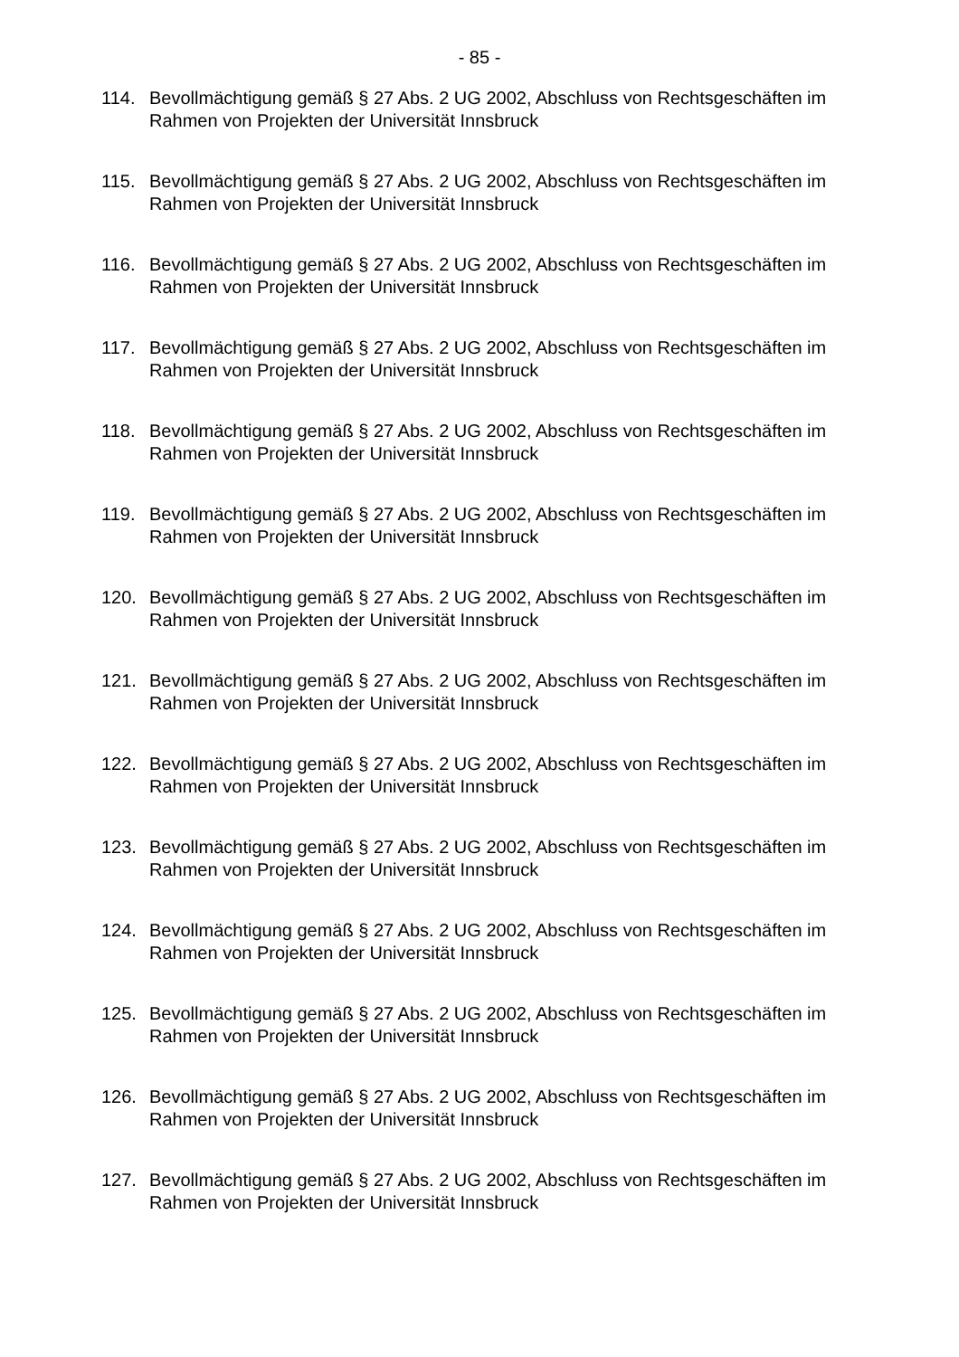- 85 -
114. Bevollmächtigung gemäß § 27 Abs. 2 UG 2002, Abschluss von Rechtsgeschäften im Rahmen von Projekten der Universität Innsbruck
115. Bevollmächtigung gemäß § 27 Abs. 2 UG 2002, Abschluss von Rechtsgeschäften im Rahmen von Projekten der Universität Innsbruck
116. Bevollmächtigung gemäß § 27 Abs. 2 UG 2002, Abschluss von Rechtsgeschäften im Rahmen von Projekten der Universität Innsbruck
117. Bevollmächtigung gemäß § 27 Abs. 2 UG 2002, Abschluss von Rechtsgeschäften im Rahmen von Projekten der Universität Innsbruck
118. Bevollmächtigung gemäß § 27 Abs. 2 UG 2002, Abschluss von Rechtsgeschäften im Rahmen von Projekten der Universität Innsbruck
119. Bevollmächtigung gemäß § 27 Abs. 2 UG 2002, Abschluss von Rechtsgeschäften im Rahmen von Projekten der Universität Innsbruck
120. Bevollmächtigung gemäß § 27 Abs. 2 UG 2002, Abschluss von Rechtsgeschäften im Rahmen von Projekten der Universität Innsbruck
121. Bevollmächtigung gemäß § 27 Abs. 2 UG 2002, Abschluss von Rechtsgeschäften im Rahmen von Projekten der Universität Innsbruck
122. Bevollmächtigung gemäß § 27 Abs. 2 UG 2002, Abschluss von Rechtsgeschäften im Rahmen von Projekten der Universität Innsbruck
123. Bevollmächtigung gemäß § 27 Abs. 2 UG 2002, Abschluss von Rechtsgeschäften im Rahmen von Projekten der Universität Innsbruck
124. Bevollmächtigung gemäß § 27 Abs. 2 UG 2002, Abschluss von Rechtsgeschäften im Rahmen von Projekten der Universität Innsbruck
125. Bevollmächtigung gemäß § 27 Abs. 2 UG 2002, Abschluss von Rechtsgeschäften im Rahmen von Projekten der Universität Innsbruck
126. Bevollmächtigung gemäß § 27 Abs. 2 UG 2002, Abschluss von Rechtsgeschäften im Rahmen von Projekten der Universität Innsbruck
127. Bevollmächtigung gemäß § 27 Abs. 2 UG 2002, Abschluss von Rechtsgeschäften im Rahmen von Projekten der Universität Innsbruck